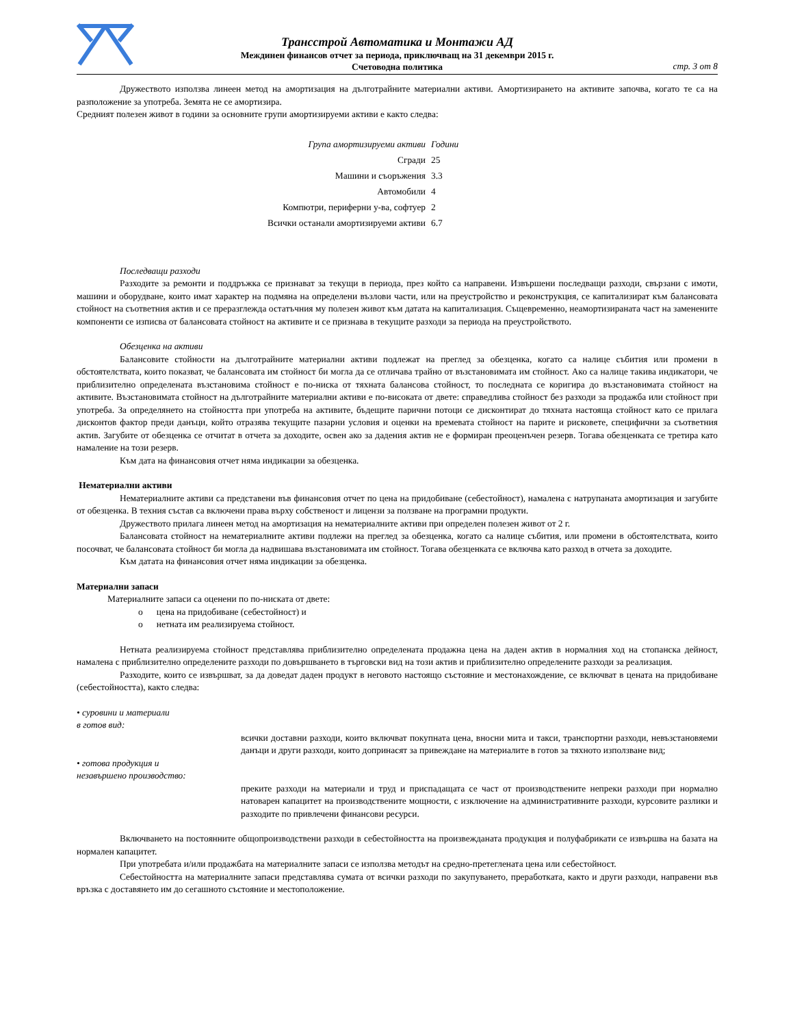Трансстрой Автоматика и Монтажи АД
Междинен финансов отчет за периода, приключващ на 31 декември 2015 г.
Счетоводна политика
стр. 3 от 8
Дружеството използва линеен метод на амортизация на дълготрайните материални активи. Амортизирането на активите започва, когато те са на разположение за употреба. Земята не се амортизира.
Средният полезен живот в години за основните групи амортизируеми активи е както следва:
| Група амортизируеми активи | Години |
| Сгради | 25 |
| Машини и съоръжения | 3.3 |
| Автомобили | 4 |
| Компютри, периферни у-ва, софтуер | 2 |
| Всички останали амортизируеми активи | 6.7 |
Последващи разходи
Разходите за ремонти и поддръжка се признават за текущи в периода, през който са направени. Извършени последващи разходи, свързани с имоти, машини и оборудване, които имат характер на подмяна на определени възлови части, или на преустройство и реконструкция, се капитализират към балансовата стойност на съответния актив и се преразглежда остатъчния му полезен живот към датата на капитализация. Същевременно, неамортизираната част на заменените компоненти се изписва от балансовата стойност на активите и се признава в текущите разходи за периода на преустройството.
Обезценка на активи
Балансовите стойности на дълготрайните материални активи подлежат на преглед за обезценка, когато са налице събития или промени в обстоятелствата, които показват, че балансовата им стойност би могла да се отличава трайно от възстановимата им стойност. Ако са налице такива индикатори, че приблизително определената възстановима стойност е по-ниска от тяхната балансова стойност, то последната се коригира до възстановимата стойност на активите. Възстановимата стойност на дълготрайните материални активи е по-високата от двете: справедлива стойност без разходи за продажба или стойност при употреба. За определянето на стойността при употреба на активите, бъдещите парични потоци се дисконтират до тяхната настояща стойност като се прилага дисконтов фактор преди данъци, който отразява текущите пазарни условия и оценки на времевата стойност на парите и рисковете, специфични за съответния актив. Загубите от обезценка се отчитат в отчета за доходите, освен ако за дадения актив не е формиран преоценъчен резерв. Тогава обезценката се третира като намаление на този резерв.
Към дата на финансовия отчет няма индикации за обезценка.
Нематериални активи
Нематериалните активи са представени във финансовия отчет по цена на придобиване (себестойност), намалена с натрупаната амортизация и загубите от обезценка. В техния състав са включени права върху собственост и лицензи за ползване на програмни продукти.
Дружеството прилага линеен метод на амортизация на нематериалните активи при определен полезен живот от 2 г.
Балансовата стойност на нематериалните активи подлежи на преглед за обезценка, когато са налице събития, или промени в обстоятелствата, които посочват, че балансовата стойност би могла да надвишава възстановимата им стойност. Тогава обезценката се включва като разход в отчета за доходите.
Към датата на финансовия отчет няма индикации за обезценка.
Материални запаси
Материалните запаси са оценени по по-ниската от двете:
o цена на придобиване (себестойност) и
o нетната им реализируема стойност.
Нетната реализируема стойност представлява приблизително определената продажна цена на даден актив в нормалния ход на стопанска дейност, намалена с приблизително определените разходи по довършването в търговски вид на този актив и приблизително определените разходи за реализация.
Разходите, които се извършват, за да доведат даден продукт в неговото настоящо състояние и местонахождение, се включват в цената на придобиване (себестойността), както следва:
• суровини и материали
в готов вид:
всички доставни разходи, които включват покупната цена, вносни мита и такси, транспортни разходи, невъзстановяеми данъци и други разходи, които допринасят за привеждане на материалите в готов за тяхното използване вид;
• готова продукция и
незавършено производство:
преките разходи на материали и труд и приспадащата се част от производствените непреки разходи при нормално натоварен капацитет на производствените мощности, с изключение на административните разходи, курсовите разлики и разходите по привлечени финансови ресурси.
Включването на постоянните общопроизводствени разходи в себестойността на произвежданата продукция и полуфабрикати се извършва на базата на нормален капацитет.
При употребата и/или продажбата на материалните запаси се използва методът на средно-претеглената цена или себестойност.
Себестойността на материалните запаси представлява сумата от всички разходи по закупуването, преработката, както и други разходи, направени във връзка с доставянето им до сегашното състояние и местоположение.